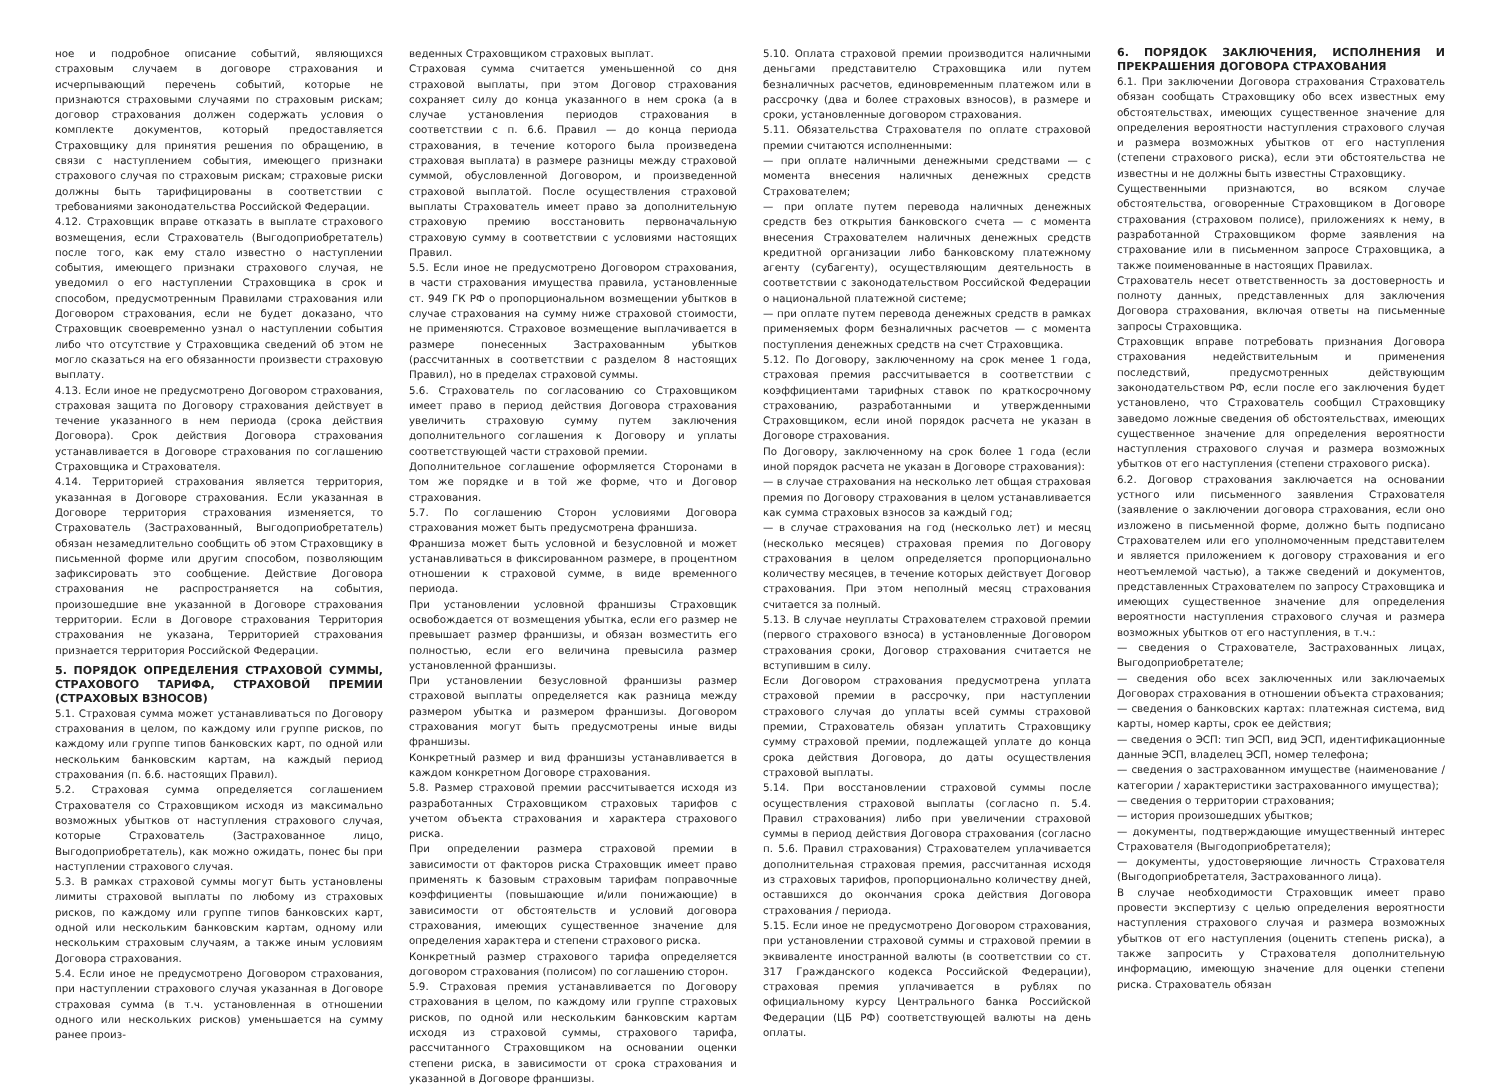ное и подробное описание событий, являющихся страховым случаем в договоре страхования и исчерпывающий перечень событий, которые не признаются страховыми случаями по страховым рискам; договор страхования должен содержать условия о комплекте документов, который предоставляется Страховщику для принятия решения по обращению, в связи с наступлением события, имеющего признаки страхового случая по страховым рискам; страховые риски должны быть тарифицированы в соответствии с требованиями законодательства Российской Федерации.
4.12. Страховщик вправе отказать в выплате страхового возмещения, если Страхователь (Выгодоприобретатель) после того, как ему стало известно о наступлении события, имеющего признаки страхового случая, не уведомил о его наступлении Страховщика в срок и способом, предусмотренным Правилами страхования или Договором страхования, если не будет доказано, что Страховщик своевременно узнал о наступлении события либо что отсутствие у Страховщика сведений об этом не могло сказаться на его обязанности произвести страховую выплату.
4.13. Если иное не предусмотрено Договором страхования, страховая защита по Договору страхования действует в течение указанного в нем периода (срока действия Договора). Срок действия Договора страхования устанавливается в Договоре страхования по соглашению Страховщика и Страхователя.
4.14. Территорией страхования является территория, указанная в Договоре страхования. Если указанная в Договоре территория страхования изменяется, то Страхователь (Застрахованный, Выгодоприобретатель) обязан незамедлительно сообщить об этом Страховщику в письменной форме или другим способом, позволяющим зафиксировать это сообщение. Действие Договора страхования не распространяется на события, произошедшие вне указанной в Договоре страхования территории. Если в Договоре страхования Территория страхования не указана, Территорией страхования признается территория Российской Федерации.
5. ПОРЯДОК ОПРЕДЕЛЕНИЯ СТРАХОВОЙ СУММЫ, СТРАХОВОГО ТАРИФА, СТРАХОВОЙ ПРЕМИИ (СТРАХОВЫХ ВЗНОСОВ)
5.1. Страховая сумма может устанавливаться по Договору страхования в целом, по каждому или группе рисков, по каждому или группе типов банковских карт, по одной или нескольким банковским картам, на каждый период страхования (п. 6.6. настоящих Правил).
5.2. Страховая сумма определяется соглашением Страхователя со Страховщиком исходя из максимально возможных убытков от наступления страхового случая, которые Страхователь (Застрахованное лицо, Выгодоприобретатель), как можно ожидать, понес бы при наступлении страхового случая.
5.3. В рамках страховой суммы могут быть установлены лимиты страховой выплаты по любому из страховых рисков, по каждому или группе типов банковских карт, одной или нескольким банковским картам, одному или нескольким страховым случаям, а также иным условиям Договора страхования.
5.4. Если иное не предусмотрено Договором страхования, при наступлении страхового случая указанная в Договоре страховая сумма (в т.ч. установленная в отношении одного или нескольких рисков) уменьшается на сумму ранее произ-
веденных Страховщиком страховых выплат.
Страховая сумма считается уменьшенной со дня страховой выплаты, при этом Договор страхования сохраняет силу до конца указанного в нем срока (а в случае установления периодов страхования в соответствии с п. 6.6. Правил — до конца периода страхования, в течение которого была произведена страховая выплата) в размере разницы между страховой суммой, обусловленной Договором, и произведенной страховой выплатой. После осуществления страховой выплаты Страхователь имеет право за дополнительную страховую премию восстановить первоначальную страховую сумму в соответствии с условиями настоящих Правил.
5.5. Если иное не предусмотрено Договором страхования, в части страхования имущества правила, установленные ст. 949 ГК РФ о пропорциональном возмещении убытков в случае страхования на сумму ниже страховой стоимости, не применяются. Страховое возмещение выплачивается в размере понесенных Застрахованным убытков (рассчитанных в соответствии с разделом 8 настоящих Правил), но в пределах страховой суммы.
5.6. Страхователь по согласованию со Страховщиком имеет право в период действия Договора страхования увеличить страховую сумму путем заключения дополнительного соглашения к Договору и уплаты соответствующей части страховой премии.
Дополнительное соглашение оформляется Сторонами в том же порядке и в той же форме, что и Договор страхования.
5.7. По соглашению Сторон условиями Договора страхования может быть предусмотрена франшиза.
Франшиза может быть условной и безусловной и может устанавливаться в фиксированном размере, в процентном отношении к страховой сумме, в виде временного периода.
При установлении условной франшизы Страховщик освобождается от возмещения убытка, если его размер не превышает размер франшизы, и обязан возместить его полностью, если его величина превысила размер установленной франшизы.
При установлении безусловной франшизы размер страховой выплаты определяется как разница между размером убытка и размером франшизы. Договором страхования могут быть предусмотрены иные виды франшизы.
Конкретный размер и вид франшизы устанавливается в каждом конкретном Договоре страхования.
5.8. Размер страховой премии рассчитывается исходя из разработанных Страховщиком страховых тарифов с учетом объекта страхования и характера страхового риска.
При определении размера страховой премии в зависимости от факторов риска Страховщик имеет право применять к базовым страховым тарифам поправочные коэффициенты (повышающие и/или понижающие) в зависимости от обстоятельств и условий договора страхования, имеющих существенное значение для определения характера и степени страхового риска.
Конкретный размер страхового тарифа определяется договором страхования (полисом) по соглашению сторон.
5.9. Страховая премия устанавливается по Договору страхования в целом, по каждому или группе страховых рисков, по одной или нескольким банковским картам исходя из страховой суммы, страхового тарифа, рассчитанного Страховщиком на основании оценки степени риска, в зависимости от срока страхования и указанной в Договоре франшизы.
5.10. Оплата страховой премии производится наличными деньгами представителю Страховщика или путем безналичных расчетов, единовременным платежом или в рассрочку (два и более страховых взносов), в размере и сроки, установленные договором страхования.
5.11. Обязательства Страхователя по оплате страховой премии считаются исполненными:
— при оплате наличными денежными средствами — с момента внесения наличных денежных средств Страхователем;
— при оплате путем перевода наличных денежных средств без открытия банковского счета — с момента внесения Страхователем наличных денежных средств кредитной организации либо банковскому платежному агенту (субагенту), осуществляющим деятельность в соответствии с законодательством Российской Федерации о национальной платежной системе;
— при оплате путем перевода денежных средств в рамках применяемых форм безналичных расчетов — с момента поступления денежных средств на счет Страховщика.
5.12. По Договору, заключенному на срок менее 1 года, страховая премия рассчитывается в соответствии с коэффициентами тарифных ставок по краткосрочному страхованию, разработанными и утвержденными Страховщиком, если иной порядок расчета не указан в Договоре страхования.
По Договору, заключенному на срок более 1 года (если иной порядок расчета не указан в Договоре страхования):
— в случае страхования на несколько лет общая страховая премия по Договору страхования в целом устанавливается как сумма страховых взносов за каждый год;
— в случае страхования на год (несколько лет) и месяц (несколько месяцев) страховая премия по Договору страхования в целом определяется пропорционально количеству месяцев, в течение которых действует Договор страхования. При этом неполный месяц страхования считается за полный.
5.13. В случае неуплаты Страхователем страховой премии (первого страхового взноса) в установленные Договором страхования сроки, Договор страхования считается не вступившим в силу.
Если Договором страхования предусмотрена уплата страховой премии в рассрочку, при наступлении страхового случая до уплаты всей суммы страховой премии, Страхователь обязан уплатить Страховщику сумму страховой премии, подлежащей уплате до конца срока действия Договора, до даты осуществления страховой выплаты.
5.14. При восстановлении страховой суммы после осуществления страховой выплаты (согласно п. 5.4. Правил страхования) либо при увеличении страховой суммы в период действия Договора страхования (согласно п. 5.6. Правил страхования) Страхователем уплачивается дополнительная страховая премия, рассчитанная исходя из страховых тарифов, пропорционально количеству дней, оставшихся до окончания срока действия Договора страхования / периода.
5.15. Если иное не предусмотрено Договором страхования, при установлении страховой суммы и страховой премии в эквиваленте иностранной валюты (в соответствии со ст. 317 Гражданского кодекса Российской Федерации), страховая премия уплачивается в рублях по официальному курсу Центрального банка Российской Федерации (ЦБ РФ) соответствующей валюты на день оплаты.
6. ПОРЯДОК ЗАКЛЮЧЕНИЯ, ИСПОЛНЕНИЯ И ПРЕКРАШЕНИЯ ДОГОВОРА СТРАХОВАНИЯ
6.1. При заключении Договора страхования Страхователь обязан сообщать Страховщику обо всех известных ему обстоятельствах, имеющих существенное значение для определения вероятности наступления страхового случая и размера возможных убытков от его наступления (степени страхового риска), если эти обстоятельства не известны и не должны быть известны Страховщику.
Существенными признаются, во всяком случае обстоятельства, оговоренные Страховщиком в Договоре страхования (страховом полисе), приложениях к нему, в разработанной Страховщиком форме заявления на страхование или в письменном запросе Страховщика, а также поименованные в настоящих Правилах.
Страхователь несет ответственность за достоверность и полноту данных, представленных для заключения Договора страхования, включая ответы на письменные запросы Страховщика.
Страховщик вправе потребовать признания Договора страхования недействительным и применения последствий, предусмотренных действующим законодательством РФ, если после его заключения будет установлено, что Страхователь сообщил Страховщику заведомо ложные сведения об обстоятельствах, имеющих существенное значение для определения вероятности наступления страхового случая и размера возможных убытков от его наступления (степени страхового риска).
6.2. Договор страхования заключается на основании устного или письменного заявления Страхователя (заявление о заключении договора страхования, если оно изложено в письменной форме, должно быть подписано Страхователем или его уполномоченным представителем и является приложением к договору страхования и его неотъемлемой частью), а также сведений и документов, представленных Страхователем по запросу Страховщика и имеющих существенное значение для определения вероятности наступления страхового случая и размера возможных убытков от его наступления, в т.ч.:
— сведения о Страхователе, Застрахованных лицах, Выгодоприобретателе;
— сведения обо всех заключенных или заключаемых Договорах страхования в отношении объекта страхования;
— сведения о банковских картах: платежная система, вид карты, номер карты, срок ее действия;
— сведения о ЭСП: тип ЭСП, вид ЭСП, идентификационные данные ЭСП, владелец ЭСП, номер телефона;
— сведения о застрахованном имуществе (наименование / категории / характеристики застрахованного имущества);
— сведения о территории страхования;
— история произошедших убытков;
— документы, подтверждающие имущественный интерес Страхователя (Выгодоприобретателя);
— документы, удостоверяющие личность Страхователя (Выгодоприобретателя, Застрахованного лица).
В случае необходимости Страховщик имеет право провести экспертизу с целью определения вероятности наступления страхового случая и размера возможных убытков от его наступления (оценить степень риска), а также запросить у Страхователя дополнительную информацию, имеющую значение для оценки степени риска. Страхователь обязан